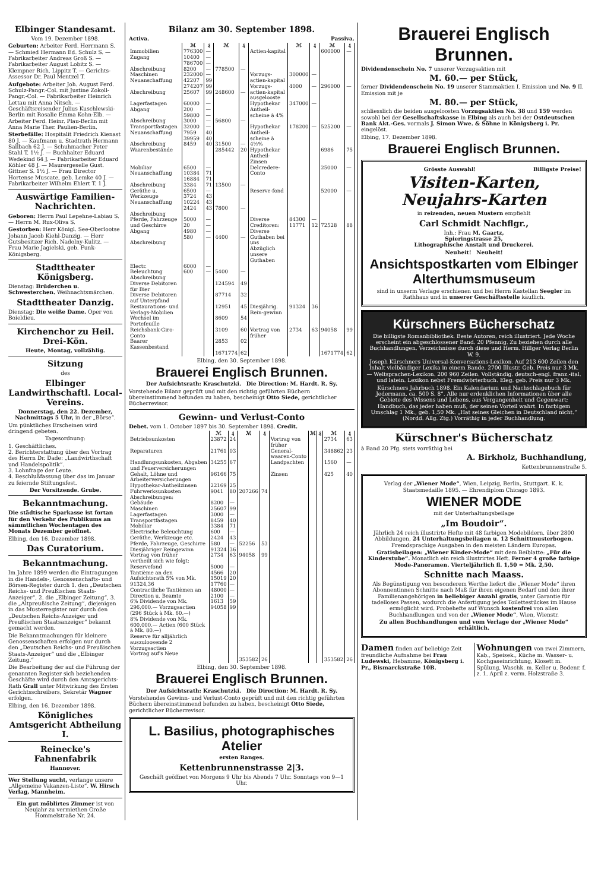Elbinger Standesamt.
Vom 19. Dezember 1898.
Geburten: Arbeiter Ferd. Herrmann S. — Schmied Hermann Ed. Schulz S. — Fabrikarbeiter Andreas Groß S. — Fabrikarbeiter August Lobitz S. — Klempner Rich. Lippitz T. — Gerichts-Assessor Dr. Paul Mentzel T.
Aufgebote: Arbeiter Joh. August Ferd. Schulz-Pangr.-Col. mit Justine Zokoll-Pangr.-Col. — Fabrikarbeiter Heinrich Lettau mit Anna Nitsch. — Geschäftsreisender Julius Kuschlewski-Berlin mit Rosalie Emma Kohn-Elb. — Arbeiter Ferd. Heinr. Plau-Berlin mit Anna Marie Ther. Paulien-Berlin.
Sterbefälle: Hospitalit Friedrich Kienast 80 J. — Kaufmann u. Stadtrath Hermann Sallbach 62 J. — Schuhmacher Peter Stahl T. 1½ J. — Buchhalter Eduard Wedekind 64 J. — Fabrikarbeiter Eduard Köhler 48 J. — Maurergeselle Gust. Gittner S. 1½ J. — Frau Director Hortense Muscate, geb. Lemke 40 J. — Fabrikarbeiter Wilhelm Ehlert T. 1 J.
Auswärtige Familien-Nachrichten.
Geboren: Herrn Paul Lepehne-Labiau S. — Herrn M. Rux-Oliva S.
Gestorben: Herr Königl. See-Oberlootse Johann Jacob Kiehl-Danzig. — Herr Gutsbesitzer Rich. Nadolny-Kulitz. — Frau Marie Jagielski, geb. Funk-Königsberg.
Stadttheater Königsberg.
Dienstag: Brüderchen u. Schwesterchen. Weihnachtsmärchen.
Stadttheater Danzig.
Dienstag: Die weiße Dame. Oper von Boieldieu.
Kirchenchor zu Heil. Drei-Kön.
Heute, Montag, vollzählig.
Sitzung
des
Elbinger Landwirthschaftl. Local-Vereins.
Donnerstag, den 22. Dezember, Nachmittags 5 Uhr, in der „Börse“.
Um pünktliches Erscheinen wird dringend gebeten.
Tagesordnung:
1. Geschäftliches.
2. Berichterstattung über den Vortrag des Herrn Dr. Dade: „Landwirthschaft und Handelspolitik“.
3. Lohnfrage der Leute.
4. Beschlußfassung über das im Januar zu feiernde Stiftungsfest.
Der Vorsitzende. Grube.
Bekanntmachung.
Die städtische Sparkasse ist fortan für den Verkehr des Publikums an sämmtlichen Wochentagen des Monats Dezember geöffnet.
Elbing, den 16. Dezember 1898.
Das Curatorium.
Bekanntmachung.
Im Jahre 1899 werden die Eintragungen in die Handels-, Genossenschafts- und Börsen-Register durch 1. den „Deutschen Reichs- und Preußischen Staats-Anzeiger“, 2. die „Elbinger Zeitung“, 3. die „Altpreußische Zeitung“, diejenigen in das Musterregister nur durch den „Deutschen Reichs-Anzeiger und Preußischen Staatsanzeiger“ bekannt gemacht werden.
Die Bekanntmachungen für kleinere Genossenschaften erfolgen nur durch den „Deutschen Reichs- und Preußischen Staats-Anzeiger“ und die „Elbinger Zeitung.“
Die Bearbeitung der auf die Führung der genannten Register sich beziehenden Geschäfte wird durch den Amtsgerichts-Rath Grall unter Mitwirkung des Ersten Gerichtsschreibers, Sekretär Wagner erfolgen.
Elbing, den 16. Dezember 1898.
Königliches Amtsgericht Abtheilung I.
Reinecke's Fahnenfabrik
Hannover.
Wer Stellung sucht, verlange unsere „Allgemeine Vakanzen-Liste“. W. Hirsch Verlag, Mannheim.
Ein gut möblirtes Zimmer ist von Neujahr zu vermiethen Große Hommelstraße Nr. 24.
Bilanz am 30. September 1898.
Activa. Passiva.
| | ℳ | ₰ | ℳ | ₰ | | ℳ | ₰ | ℳ | ₰ |
| --- | --- | --- | --- | --- | --- | --- | --- | --- | --- |
| Immobilien Zugang Abschreibung | 776300 10400 786700 8200 | — — — — | 778500 | — | Actien-kapital | | | 600000 | — |
| Maschinen Neuanschaffung Abschreibung | 232000 42207 274207 25607 | — 99 99 99 | 248600 | — | Vorzugs-actien-kapital Vorzugs-actien-kapital ausgelooste | 300000 4000 | — — | 296000 | — |
| Lagerfastagen Abgang Abschreibung | 60000 200 59800 3000 | — — — — | 56800 | — | Hypothekar Antheil-scheine à 4% | 347000 | — | | |
| Transportfastagen Neuanschaffung Abschreibung | 32000 7959 39959 8459 | — 40 40 40 | 31500 | — | Hypothekar Antheil-scheine à 4½% | 178200 | — | 525200 | — |
| Waarenbestände | | | 285442 | 20 | Hypothekar Antheil-Zinsen | | | 6986 | 75 |
| Mobiliar Neuanschaffung Abschreibung | 6500 10384 16884 3384 | — 71 71 71 | 13500 | — | Delcredere-Conto | | | 25000 | — |
| Geräthe u. Werkzeuge Neuanschaffung Abschreibung | 6500 3724 10224 2424 | — 43 43 43 | 7800 | — | Reserve-fond | | | 52000 | — |
| Pferde, Fahrzeuge und Geschirre Abgang Abschreibung | 5000 20 4980 580 | — — — — | 4400 | — | Diverse Creditoren: Diverse Guthaben bei uns Abzüglich unsere Guthaben | 84300 11771 | — 12 | 72528 | 88 |
| Electr. Beleuchtung Abschreibung | 6000 600 | — — | 5400 | — | | | | | |
| Diverse Debitoren für Bier | | | 124594 | 49 | | | | | |
| Diverse Debitoren auf Unterpfand | | | 87714 | 32 | | | | | |
| Restaurations- und Verlags-Mobilien | | | 12951 | 45 | Diesjährig. Rein-gewinn | 91324 | 36 | | |
| Wechsel im Portefeuille | | | 8609 | 54 | | | | | |
| Reichsbank-Giro-Conto | | | 3109 | 60 | Vortrag von früher | 2734 | 63 | 94058 | 99 |
| Baarer Kassenbestand | | | 2853 | 02 | | | | | |
| | | | 1671774 | 62 | | | | 1671774 | 62 |
Elbing, den 30. September 1898.
Brauerei Englisch Brunnen.
Der Aufsichtsrath: Kraschutzki. Die Direction: M. Hardt. R. Sy.
Vorstehende Bilanz geprüft und mit den richtig geführten Büchern übereinstimmend befunden zu haben, bescheinigt Otto Siede, gerichtlicher Bücherrevisor.
Gewinn- und Verlust-Conto
Debet. vom 1. October 1897 bis 30. September 1898. Credit.
| | ℳ | ₰ | ℳ | ₰ | | ℳ | ₰ | ℳ | ₰ |
| --- | --- | --- | --- | --- | --- | --- | --- | --- | --- |
| Betriebsunkosten | 23872 | 24 | | | Vortrag von früher | | | 2734 | 63 |
| Reparaturen | 21761 | 03 | | | General-waaren-Conto | | | 348862 | 23 |
| Handlungsunkosten, Abgaben und Feuerversicherungen | 34255 | 67 | | | Landpachten | | | 1560 | — |
| Gehalt, Löhne und Arbeiterversicherungen | 96166 | 75 | | | Zinsen | | | 425 | 40 |
| Hypothekar-Antheilzinsen | 22169 | 25 | | | | | | | |
| Fuhrwerksunkosten | 9041 | 80 | 207266 | 74 | | | | | |
| Abschreibungen: Gebäude Maschinen Lagerfastagen Transportfastagen Mobiliar Electrische Beleuchtung Geräthe, Werkzeuge etc. Pferde, Fahrzeuge, Geschirre | 8200 25607 3000 8459 3384 600 2424 580 | — 99 — 40 71 — 43 — | 52256 | 53 | | | | | |
| Diesjähriger Reingewinn Vortrag von früher | 91324 2734 | 36 63 | 94058 | 99 | | | | | |
| vertheilt sich wie folgt: Reservefond Tantième an den Aufsichtsrath 5% von Mk. 91324,36 Contractliche Tantièmen an Direction u. Beamte 6% Dividende von Mk. 296,000.— Vorzugsactien (296 Stück à Mk. 60.—) 8% Dividende von Mk. 600,000.— Actien (600 Stück à Mk. 80.—) Reserve für alljährlich auszuloosende 2 Vorzugsactien Vortrag auf's Neue | 5000 4566 15019 17760 48000 2100 1613 94058 | — 20 20 — — — 59 99 | | | | | | | |
| | | | 353582 | 26 | | | | 353582 | 26 |
Elbing, den 30. September 1898.
Brauerei Englisch Brunnen.
Der Aufsichtsrath: Kraschutzki. Die Direction: M. Hardt. R. Sy.
Vorstehendes Gewinn- und Verlust-Conto geprüft und mit den richtig geführten Büchern übereinstimmend befunden zu haben, bescheinigt Otto Siede, gerichtlicher Bücherrevisor.
L. Basilius, photographisches Atelier
ersten Ranges.
Kettenbrunnenstrasse 2|3.
Geschäft geöffnet von Morgens 9 Uhr bis Abends 7 Uhr. Sonntags von 9—1 Uhr.
Brauerei Englisch Brunnen.
Dividendenschein No. 7 unserer Vorzugsaktien mit
M. 60.— per Stück,
ferner Dividendenschein No. 19 unserer Stammaktien I. Emission und No. 9 II. Emission mit je
M. 80.— per Stück,
schliesslich die beiden ausgeloosten Vorzugsaktien No. 38 und 159 werden sowohl bei der Gesellschaftskasse in Elbing als auch bei der Ostdeutschen Bank Akt.-Ges. vormals J. Simon Wwe. & Söhne in Königsberg i. Pr. eingelöst.
Elbing, 17. Dezember 1898.
Brauerei Englisch Brunnen.
Grösste Auswahl! Billigste Preise!
Visiten-Karten, Neujahrs-Karten
in reizenden, neuen Mustern empfiehlt
Carl Schmidt Nachflgr.,
Inh.: Frau M. Gaartz,
Spieringstrasse 25,
Lithographische Anstalt und Druckerei.
Neuheit! Neuheit!
Ansichtspostkarten vom Elbinger Alterthumsmuseum
sind in unserm Verlage erschienen und bei Herrn Kastellan Seegler im Rathhaus und in unserer Geschäftsstelle käuflich.
Kürschners Bücherschatz
Die billigste Romanbibliothek. Beste Autoren, reich illustriert. Jede Woche erscheint ein abgeschlossener Band. 20 Pfennig. Zu beziehen durch alle Buchhandlungen. Verzeichnisse durch diese und Herm. Hillger Verlag Berlin W. 9.
Joseph Kürschners Universal-Konversations-Lexikon. Auf 213 600 Zeilen den Inhalt vielbändiger Lexika in einem Bande. 2700 Illustr. Geb. Preis nur 3 Mk. — Weltsprachen-Lexikon. 200 960 Zeilen. Vollständig. deutsch-engl. franz.-ital. und latein. Lexikon nebst Fremdwörterbuch. Eleg. geb. Preis nur 3 Mk.
Kürschners Jahrbuch 1898. Ein Kalendarium und Nachschlagebuch für Jedermann, ca. 500 S. 8°. Alle nur erdenklichen Informationen über alle Gebiete des Wissens und Lebens, aus Vergangenheit und Gegenwart; Handbuch, das jeder haben muß, der seinen Vorteil wahrt. In farbigem Umschlag 1 Mk., geb. 1,50 Mk. „Hat seines Gleichen in Deutschland nicht.“ (Nordd. Allg. Ztg.) Vorräthig in jeder Buchhandlung.
Kürschner's Bücherschatz
à Band 20 Pfg. stets vorräthig bei
A. Birkholz, Buchhandlung,
Kettenbrunnenstraße 5.
Verlag der „Wiener Mode“, Wien, Leipzig, Berlin, Stuttgart. K. k. Staatsmedaille 1895. — Ehrendiplom Chicago 1893.
WIENER MODE
mit der Unterhaltungsbeilage
„Im Boudoir“.
Jährlich 24 reich illustrirte Hefte mit 48 farbigen Modebildern, über 2800 Abbildungen, 24 Unterhaltungsbeilagen u. 12 Schnittmusterbogen. Fremdsprachige Ausgaben in den meisten Ländern Europas.
Gratisbeilagen: „Wiener Kinder-Mode“ mit dem Beiblatte: „Für die Kinderstube“. Monatlich ein reich illustrirtes Heft. Ferner 4 große farbige Mode-Panoramen. Vierteljährlich fl. 1,50 = Mk. 2,50.
Schnitte nach Maass.
Als Begünstigung von besonderem Werthe liefert die „Wiener Mode“ ihren Abonnentinnen Schnitte nach Maß für ihren eigenen Bedarf und den ihrer Familienangehörigen in beliebiger Anzahl gratis, unter Garantie für tadelloses Passen, wodurch die Anfertigung jedes Toilettestückes im Hause ermöglicht wird. Probehefte auf Wunsch kostenfrei von allen Buchhandlungen und von der „Wiener Mode“, Wien, Wienstr.
Zu allen Buchhandlungen und vom Verlage der „Wiener Mode“ erhältlich.
Damen finden auf beliebige Zeit freundliche Aufnahme bei Frau Ludewski, Hebamme, Königsberg i. Pr., Bismarckstraße 10B.
Wohnungen von zwei Zimmern, Kab., Speisek., Küche m. Wasser- u. Kochgaseinrichtung, Klosett m. Spülung, Waschk. m. Keller u. Bodenr. f. z. 1. April z. verm. Holzstraße 3.